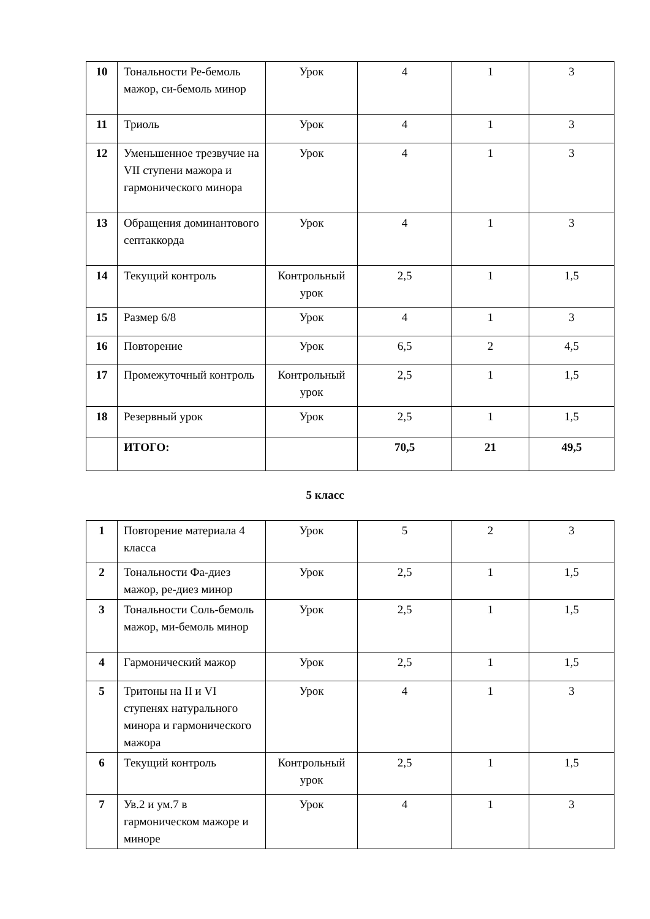| 10 | Тональности Ре-бемоль мажор, си-бемоль минор | Урок | 4 | 1 | 3 |
| 11 | Триоль | Урок | 4 | 1 | 3 |
| 12 | Уменьшенное трезвучие на VII ступени мажора и гармонического минора | Урок | 4 | 1 | 3 |
| 13 | Обращения доминантового септаккорда | Урок | 4 | 1 | 3 |
| 14 | Текущий контроль | Контрольный урок | 2,5 | 1 | 1,5 |
| 15 | Размер 6/8 | Урок | 4 | 1 | 3 |
| 16 | Повторение | Урок | 6,5 | 2 | 4,5 |
| 17 | Промежуточный контроль | Контрольный урок | 2,5 | 1 | 1,5 |
| 18 | Резервный урок | Урок | 2,5 | 1 | 1,5 |
| | ИТОГО: | | 70,5 | 21 | 49,5 |
5 класс
| 1 | Повторение материала 4 класса | Урок | 5 | 2 | 3 |
| 2 | Тональности Фа-диез мажор, ре-диез минор | Урок | 2,5 | 1 | 1,5 |
| 3 | Тональности Соль-бемоль мажор, ми-бемоль минор | Урок | 2,5 | 1 | 1,5 |
| 4 | Гармонический мажор | Урок | 2,5 | 1 | 1,5 |
| 5 | Тритоны на II и VI ступенях натурального минора и гармонического мажора | Урок | 4 | 1 | 3 |
| 6 | Текущий контроль | Контрольный урок | 2,5 | 1 | 1,5 |
| 7 | Ув.2 и ум.7 в гармоническом мажоре и миноре | Урок | 4 | 1 | 3 |